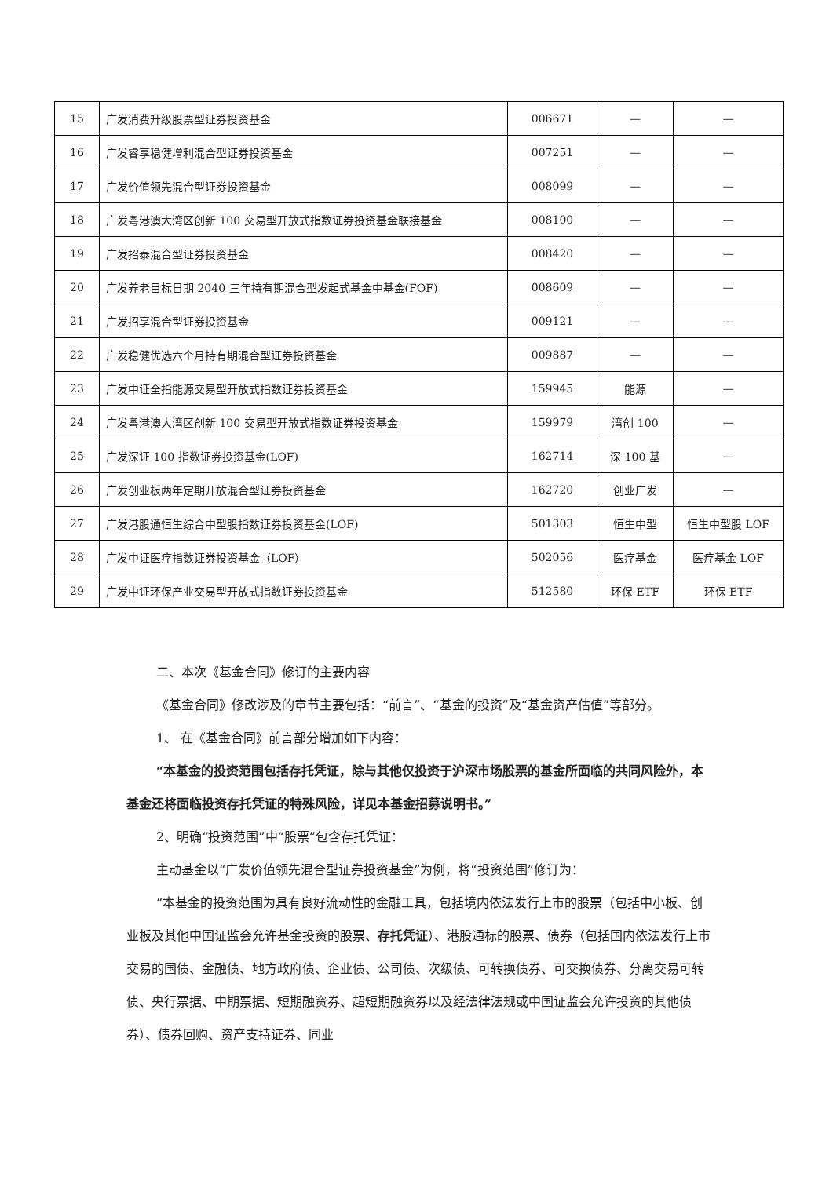| 15 | 广发消费升级股票型证券投资基金 | 006671 | — | — |
| 16 | 广发睿享稳健增利混合型证券投资基金 | 007251 | — | — |
| 17 | 广发价值领先混合型证券投资基金 | 008099 | — | — |
| 18 | 广发粤港澳大湾区创新 100 交易型开放式指数证券投资基金联接基金 | 008100 | — | — |
| 19 | 广发招泰混合型证券投资基金 | 008420 | — | — |
| 20 | 广发养老目标日期 2040 三年持有期混合型发起式基金中基金(FOF) | 008609 | — | — |
| 21 | 广发招享混合型证券投资基金 | 009121 | — | — |
| 22 | 广发稳健优选六个月持有期混合型证券投资基金 | 009887 | — | — |
| 23 | 广发中证全指能源交易型开放式指数证券投资基金 | 159945 | 能源 | — |
| 24 | 广发粤港澳大湾区创新 100 交易型开放式指数证券投资基金 | 159979 | 湾创 100 | — |
| 25 | 广发深证 100 指数证券投资基金(LOF) | 162714 | 深 100 基 | — |
| 26 | 广发创业板两年定期开放混合型证券投资基金 | 162720 | 创业广发 | — |
| 27 | 广发港股通恒生综合中型股指数证券投资基金(LOF) | 501303 | 恒生中型 | 恒生中型股 LOF |
| 28 | 广发中证医疗指数证券投资基金（LOF） | 502056 | 医疗基金 | 医疗基金 LOF |
| 29 | 广发中证环保产业交易型开放式指数证券投资基金 | 512580 | 环保 ETF | 环保 ETF |
二、本次《基金合同》修订的主要内容
《基金合同》修改涉及的章节主要包括：“前言”、“基金的投资”及“基金资产估值”等部分。
1、 在《基金合同》前言部分增加如下内容：
“本基金的投资范围包括存托凭证，除与其他仅投资于沪深市场股票的基金所面临的共同风险外，本基金还将面临投资存托凭证的特殊风险，详见本基金招募说明书。”
2、明确“投资范围”中“股票”包含存托凭证：
主动基金以“广发价值领先混合型证券投资基金”为例，将“投资范围”修订为：
“本基金的投资范围为具有良好流动性的金融工具，包括境内依法发行上市的股票（包括中小板、创业板及其他中国证监会允许基金投资的股票、存托凭证）、港股通标的股票、债券（包括国内依法发行上市交易的国债、金融债、地方政府债、企业债、公司债、次级债、可转换债券、可交换债券、分离交易可转债、央行票据、中期票据、短期融资券、超短期融资券以及经法律法规或中国证监会允许投资的其他债券）、债券回购、资产支持证券、同业